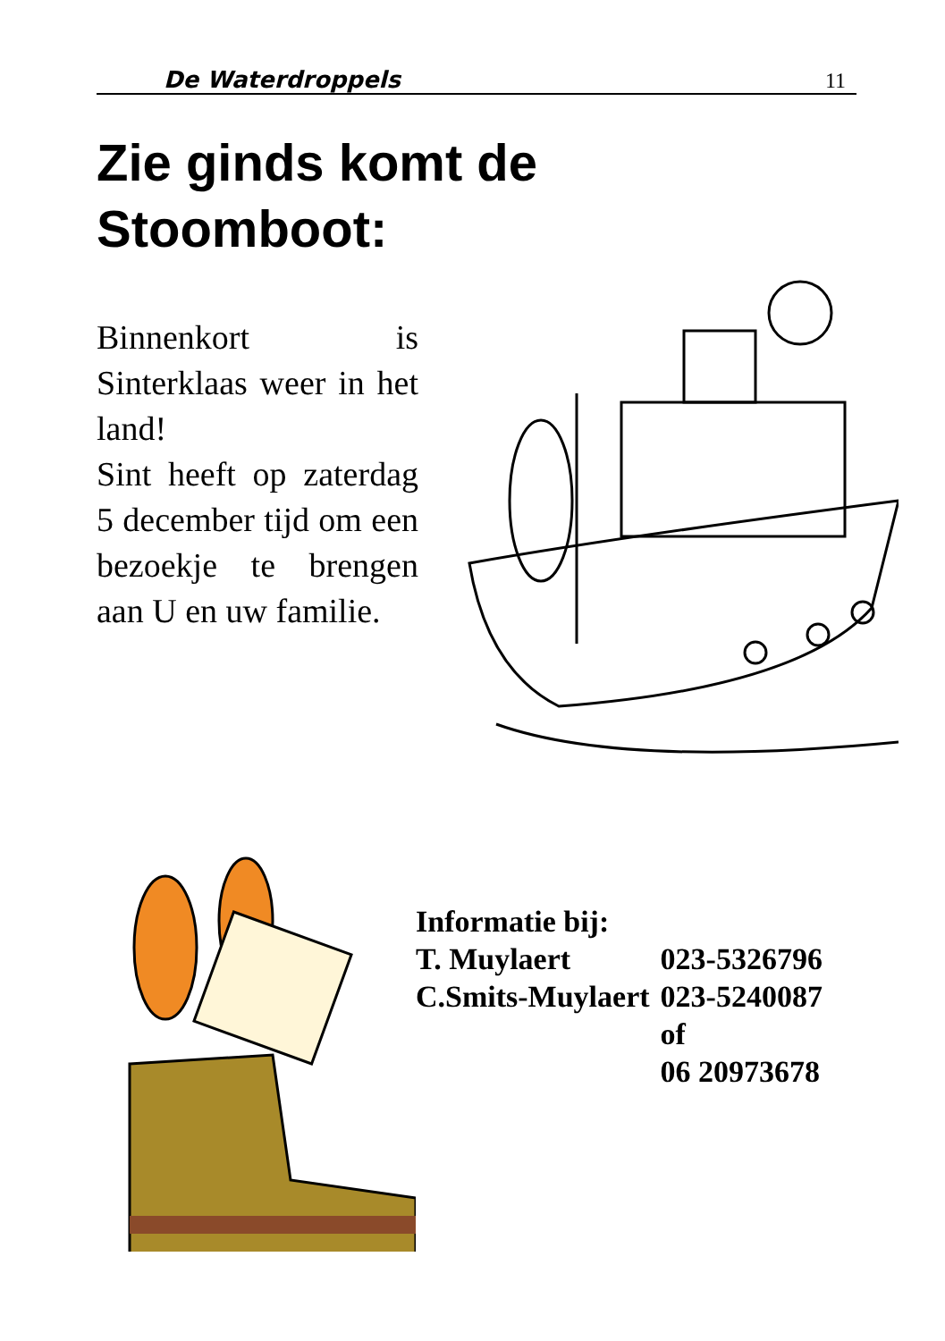De Waterdroppels 11
Zie ginds komt de
Stoomboot:
Binnenkort is Sinterklaas weer in het land!
Sint heeft op zaterdag 5 december tijd om een bezoekje te brengen aan U en uw familie.
| Informatie bij: | |
| T. Muylaert | 023-5326796 |
| C.Smits-Muylaert | 023-5240087 |
| | of |
| | 06 20973678 |